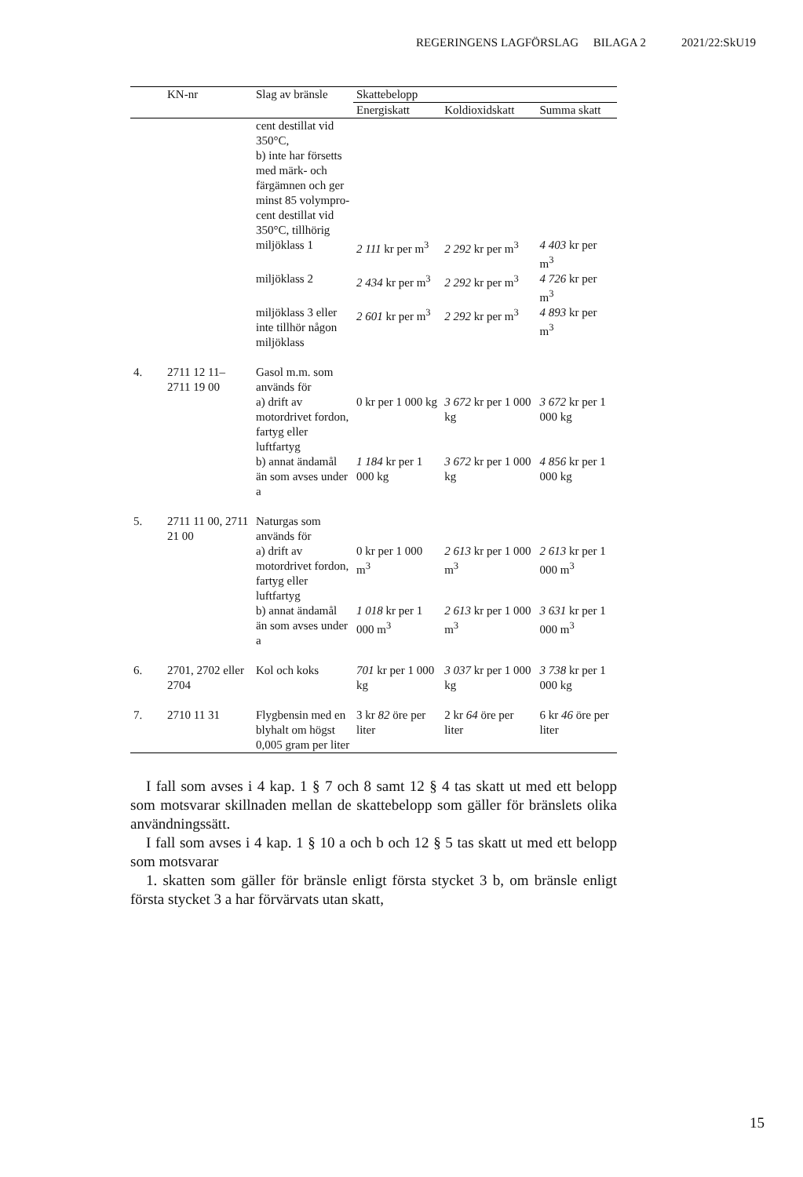REGERINGENS LAGFÖRSLAG BILAGA 2 2021/22:SkU19
| | KN-nr | Slag av bränsle | Skattebelopp | | |
| --- | --- | --- | --- | --- | --- |
| | | | Energiskatt | Koldioxidskatt | Summa skatt |
| | | cent destillat vid 350°C, b) inte har för­setts med märk- och färgämnen och ger minst 85 volympro­cent destillat vid 350°C, till­hörig | | | |
| | | miljöklass 1 | 2 111 kr per m<sup>3</sup> | 2 292 kr per m<sup>3</sup> | 4 403 kr per m<sup>3</sup> |
| | | miljöklass 2 | 2 434 kr per m<sup>3</sup> | 2 292 kr per m<sup>3</sup> | 4 726 kr per m<sup>3</sup> |
| | | miljöklass 3 eller inte tillhör någon miljöklass | 2 601 kr per m<sup>3</sup> | 2 292 kr per m<sup>3</sup> | 4 893 kr per m<sup>3</sup> |
| 4. | 2711 12 11– 2711 19 00 | Gasol m.m. som används för | | | |
| | | a) drift av motordrivet fordon, fartyg eller luftfartyg | 0 kr per 1 000 kg | 3 672 kr per 1 000 kg | 3 672 kr per 1 000 kg |
| | | b) annat ända­mål än som avses under a | 1 184 kr per 1 000 kg | 3 672 kr per 1 000 kg | 4 856 kr per 1 000 kg |
| 5. | 2711 11 00, 2711 21 00 | Naturgas som används för | | | |
| | | a) drift av motordrivet fordon, fartyg eller luftfartyg | 0 kr per 1 000 m<sup>3</sup> | 2 613 kr per 1 000 m<sup>3</sup> | 2 613 kr per 1 000 m<sup>3</sup> |
| | | b) annat ända­mål än som avses under a | 1 018 kr per 1 000 m<sup>3</sup> | 2 613 kr per 1 000 m<sup>3</sup> | 3 631 kr per 1 000 m<sup>3</sup> |
| 6. | 2701, 2702 eller 2704 | Kol och koks | 701 kr per 1 000 kg | 3 037 kr per 1 000 kg | 3 738 kr per 1 000 kg |
| 7. | 2710 11 31 | Flygbensin med en blyhalt om högst 0,005 gram per liter | 3 kr 82 öre per liter | 2 kr 64 öre per liter | 6 kr 46 öre per liter |
I fall som avses i 4 kap. 1 § 7 och 8 samt 12 § 4 tas skatt ut med ett belopp som motsvarar skillnaden mellan de skattebelopp som gäller för bränslets olika användningssätt.
I fall som avses i 4 kap. 1 § 10 a och b och 12 § 5 tas skatt ut med ett belopp som motsvarar
1. skatten som gäller för bränsle enligt första stycket 3 b, om bränsle enligt första stycket 3 a har förvärvats utan skatt,
15